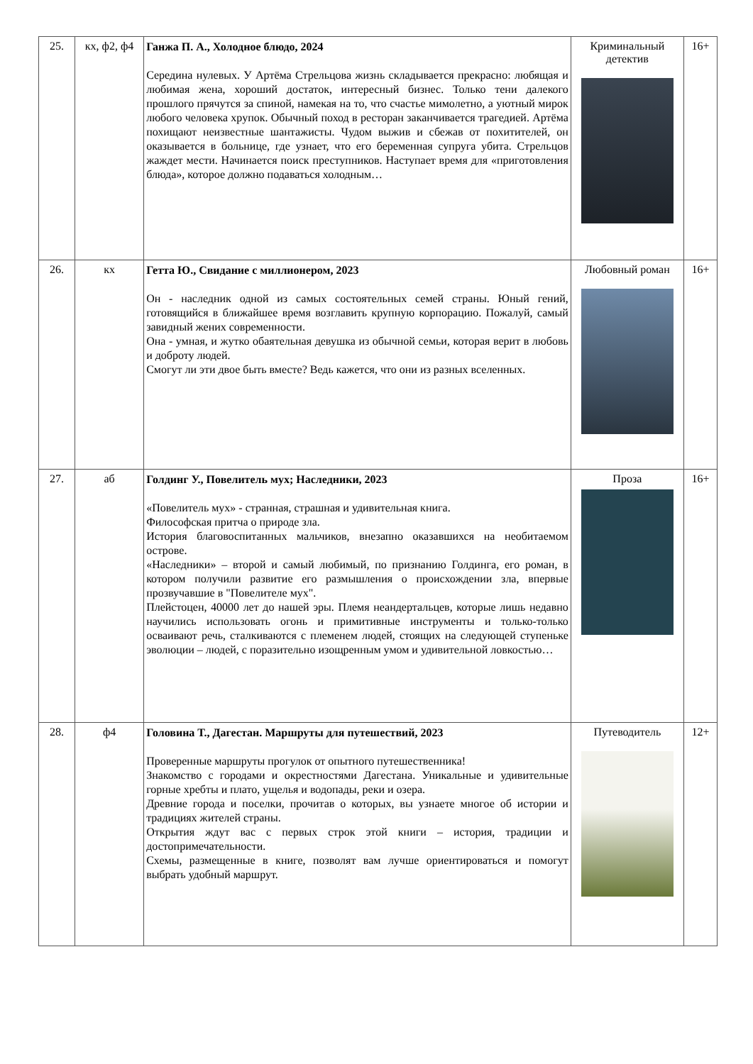| 25. | кх, ф2, ф4 | Ганжа П. А., Холодное блюдо, 2024 Середина нулевых. У Артёма Стрельцова жизнь складывается прекрасно: любящая и любимая жена, хороший достаток, интересный бизнес. Только тени далекого прошлого прячутся за спиной, намекая на то, что счастье мимолетно, а уютный мирок любого человека хрупок. Обычный поход в ресторан заканчивается трагедией. Артёма похищают неизвестные шантажисты. Чудом выжив и сбежав от похитителей, он оказывается в больнице, где узнает, что его беременная супруга убита. Стрельцов жаждет мести. Начинается поиск преступников. Наступает время для «приготовления блюда», которое должно подаваться холодным… | Криминальный детектив | 16+ |
| 26. | кх | Гетта Ю., Свидание с миллионером, 2023 Он - наследник одной из самых состоятельных семей страны. Юный гений, готовящийся в ближайшее время возглавить крупную корпорацию. Пожалуй, самый завидный жених современности. Она - умная, и жутко обаятельная девушка из обычной семьи, которая верит в любовь и доброту людей. Смогут ли эти двое быть вместе? Ведь кажется, что они из разных вселенных. | Любовный роман | 16+ |
| 27. | аб | Голдинг У., Повелитель мух; Наследники, 2023 «Повелитель мух» - странная, страшная и удивительная книга. Философская притча о природе зла. История благовоспитанных мальчиков, внезапно оказавшихся на необитаемом острове. «Наследники» – второй и самый любимый, по признанию Голдинга, его роман, в котором получили развитие его размышления о происхождении зла, впервые прозвучавшие в "Повелителе мух". Плейстоцен, 40000 лет до нашей эры. Племя неандертальцев, которые лишь недавно научились использовать огонь и примитивные инструменты и только-только осваивают речь, сталкиваются с племенем людей, стоящих на следующей ступеньке эволюции – людей, с поразительно изощренным умом и удивительной ловкостью… | Проза | 16+ |
| 28. | ф4 | Головина Т., Дагестан. Маршруты для путешествий, 2023 Проверенные маршруты прогулок от опытного путешественника! Знакомство с городами и окрестностями Дагестана. Уникальные и удивительные горные хребты и плато, ущелья и водопады, реки и озера. Древние города и поселки, прочитав о которых, вы узнаете многое об истории и традициях жителей страны. Открытия ждут вас с первых строк этой книги – история, традиции и достопримечательности. Схемы, размещенные в книге, позволят вам лучше ориентироваться и помогут выбрать удобный маршрут. | Путеводитель | 12+ |